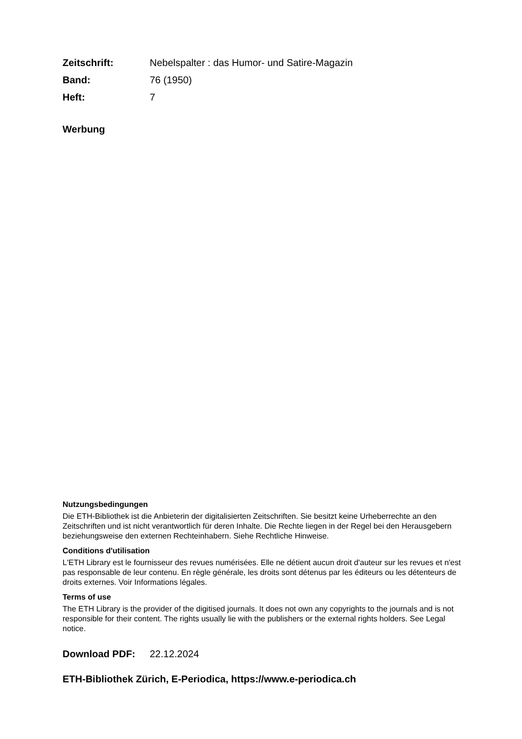Zeitschrift: Nebelspalter : das Humor- und Satire-Magazin
Band: 76 (1950)
Heft: 7
Werbung
Nutzungsbedingungen
Die ETH-Bibliothek ist die Anbieterin der digitalisierten Zeitschriften. Sie besitzt keine Urheberrechte an den Zeitschriften und ist nicht verantwortlich für deren Inhalte. Die Rechte liegen in der Regel bei den Herausgebern beziehungsweise den externen Rechteinhabern. Siehe Rechtliche Hinweise.
Conditions d'utilisation
L'ETH Library est le fournisseur des revues numérisées. Elle ne détient aucun droit d'auteur sur les revues et n'est pas responsable de leur contenu. En règle générale, les droits sont détenus par les éditeurs ou les détenteurs de droits externes. Voir Informations légales.
Terms of use
The ETH Library is the provider of the digitised journals. It does not own any copyrights to the journals and is not responsible for their content. The rights usually lie with the publishers or the external rights holders. See Legal notice.
Download PDF: 22.12.2024
ETH-Bibliothek Zürich, E-Periodica, https://www.e-periodica.ch